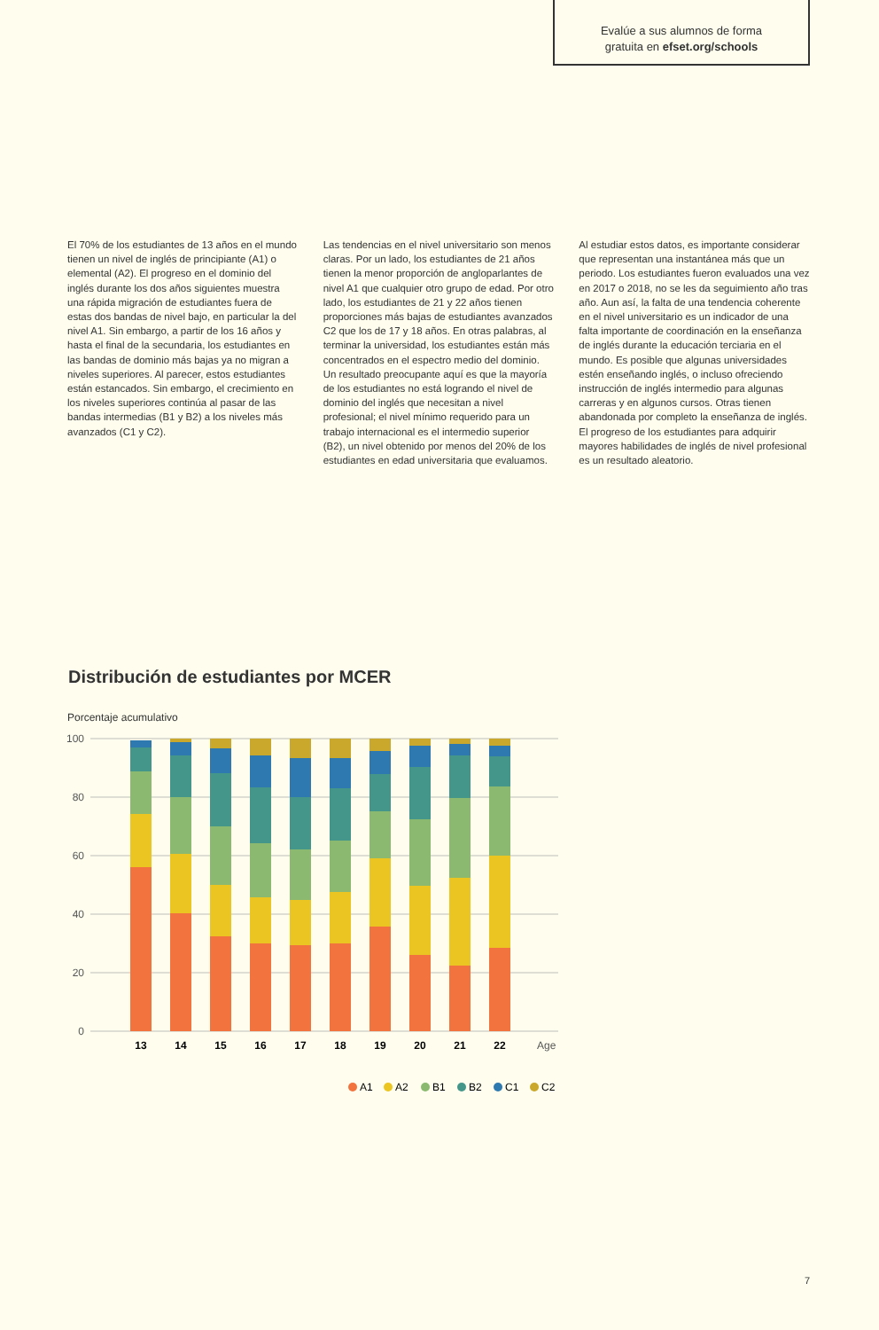Evalúe a sus alumnos de forma
gratuita en efset.org/schools
El 70% de los estudiantes de 13 años en el mundo tienen un nivel de inglés de principiante (A1) o elemental (A2). El progreso en el dominio del inglés durante los dos años siguientes muestra una rápida migración de estudiantes fuera de estas dos bandas de nivel bajo, en particular la del nivel A1. Sin embargo, a partir de los 16 años y hasta el final de la secundaria, los estudiantes en las bandas de dominio más bajas ya no migran a niveles superiores. Al parecer, estos estudiantes están estancados. Sin embargo, el crecimiento en los niveles superiores continúa al pasar de las bandas intermedias (B1 y B2) a los niveles más avanzados (C1 y C2).
Las tendencias en el nivel universitario son menos claras. Por un lado, los estudiantes de 21 años tienen la menor proporción de angloparlantes de nivel A1 que cualquier otro grupo de edad. Por otro lado, los estudiantes de 21 y 22 años tienen proporciones más bajas de estudiantes avanzados C2 que los de 17 y 18 años. En otras palabras, al terminar la universidad, los estudiantes están más concentrados en el espectro medio del dominio. Un resultado preocupante aquí es que la mayoría de los estudiantes no está logrando el nivel de dominio del inglés que necesitan a nivel profesional; el nivel mínimo requerido para un trabajo internacional es el intermedio superior (B2), un nivel obtenido por menos del 20% de los estudiantes en edad universitaria que evaluamos.
Al estudiar estos datos, es importante considerar que representan una instantánea más que un periodo. Los estudiantes fueron evaluados una vez en 2017 o 2018, no se les da seguimiento año tras año. Aun así, la falta de una tendencia coherente en el nivel universitario es un indicador de una falta importante de coordinación en la enseñanza de inglés durante la educación terciaria en el mundo. Es posible que algunas universidades estén enseñando inglés, o incluso ofreciendo instrucción de inglés intermedio para algunas carreras y en algunos cursos. Otras tienen abandonada por completo la enseñanza de inglés. El progreso de los estudiantes para adquirir mayores habilidades de inglés de nivel profesional es un resultado aleatorio.
Distribución de estudiantes por MCER
Porcentaje acumulativo
100
80
60
40
20
0
13
14
15
16
17
18
19
20
21
22
Age
A1
A2
B1
B2
C1
C2
7